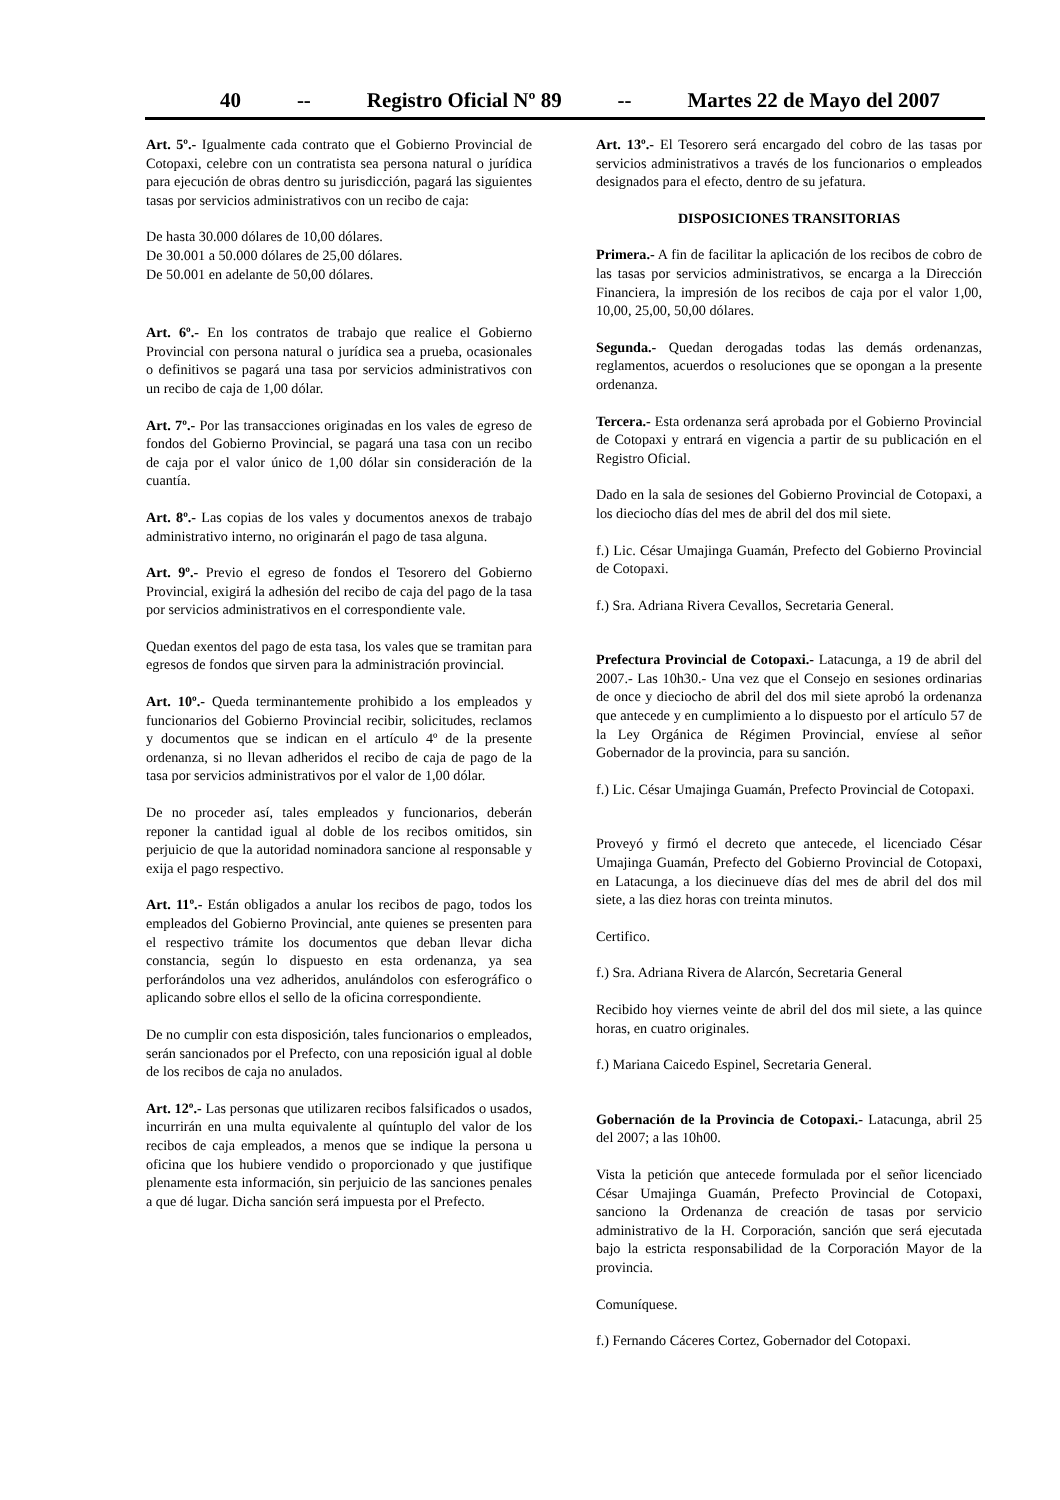40 -- Registro Oficial Nº 89 -- Martes 22 de Mayo del 2007
Art. 5º.- Igualmente cada contrato que el Gobierno Provincial de Cotopaxi, celebre con un contratista sea persona natural o jurídica para ejecución de obras dentro su jurisdicción, pagará las siguientes tasas por servicios administrativos con un recibo de caja:
De hasta 30.000 dólares de 10,00 dólares.
De 30.001 a 50.000 dólares de 25,00 dólares.
De 50.001 en adelante de 50,00 dólares.
Art. 6º.- En los contratos de trabajo que realice el Gobierno Provincial con persona natural o jurídica sea a prueba, ocasionales o definitivos se pagará una tasa por servicios administrativos con un recibo de caja de 1,00 dólar.
Art. 7º.- Por las transacciones originadas en los vales de egreso de fondos del Gobierno Provincial, se pagará una tasa con un recibo de caja por el valor único de 1,00 dólar sin consideración de la cuantía.
Art. 8º.- Las copias de los vales y documentos anexos de trabajo administrativo interno, no originarán el pago de tasa alguna.
Art. 9º.- Previo el egreso de fondos el Tesorero del Gobierno Provincial, exigirá la adhesión del recibo de caja del pago de la tasa por servicios administrativos en el correspondiente vale.
Quedan exentos del pago de esta tasa, los vales que se tramitan para egresos de fondos que sirven para la administración provincial.
Art. 10º.- Queda terminantemente prohibido a los empleados y funcionarios del Gobierno Provincial recibir, solicitudes, reclamos y documentos que se indican en el artículo 4º de la presente ordenanza, si no llevan adheridos el recibo de caja de pago de la tasa por servicios administrativos por el valor de 1,00 dólar.
De no proceder así, tales empleados y funcionarios, deberán reponer la cantidad igual al doble de los recibos omitidos, sin perjuicio de que la autoridad nominadora sancione al responsable y exija el pago respectivo.
Art. 11º.- Están obligados a anular los recibos de pago, todos los empleados del Gobierno Provincial, ante quienes se presenten para el respectivo trámite los documentos que deban llevar dicha constancia, según lo dispuesto en esta ordenanza, ya sea perforándolos una vez adheridos, anulándolos con esferográfico o aplicando sobre ellos el sello de la oficina correspondiente.
De no cumplir con esta disposición, tales funcionarios o empleados, serán sancionados por el Prefecto, con una reposición igual al doble de los recibos de caja no anulados.
Art. 12º.- Las personas que utilizaren recibos falsificados o usados, incurrirán en una multa equivalente al quíntuplo del valor de los recibos de caja empleados, a menos que se indique la persona u oficina que los hubiere vendido o proporcionado y que justifique plenamente esta información, sin perjuicio de las sanciones penales a que dé lugar. Dicha sanción será impuesta por el Prefecto.
Art. 13º.- El Tesorero será encargado del cobro de las tasas por servicios administrativos a través de los funcionarios o empleados designados para el efecto, dentro de su jefatura.
DISPOSICIONES TRANSITORIAS
Primera.- A fin de facilitar la aplicación de los recibos de cobro de las tasas por servicios administrativos, se encarga a la Dirección Financiera, la impresión de los recibos de caja por el valor 1,00, 10,00, 25,00, 50,00 dólares.
Segunda.- Quedan derogadas todas las demás ordenanzas, reglamentos, acuerdos o resoluciones que se opongan a la presente ordenanza.
Tercera.- Esta ordenanza será aprobada por el Gobierno Provincial de Cotopaxi y entrará en vigencia a partir de su publicación en el Registro Oficial.
Dado en la sala de sesiones del Gobierno Provincial de Cotopaxi, a los dieciocho días del mes de abril del dos mil siete.
f.) Lic. César Umajinga Guamán, Prefecto del Gobierno Provincial de Cotopaxi.
f.) Sra. Adriana Rivera Cevallos, Secretaria General.
Prefectura Provincial de Cotopaxi.- Latacunga, a 19 de abril del 2007.- Las 10h30.- Una vez que el Consejo en sesiones ordinarias de once y dieciocho de abril del dos mil siete aprobó la ordenanza que antecede y en cumplimiento a lo dispuesto por el artículo 57 de la Ley Orgánica de Régimen Provincial, envíese al señor Gobernador de la provincia, para su sanción.
f.) Lic. César Umajinga Guamán, Prefecto Provincial de Cotopaxi.
Proveyó y firmó el decreto que antecede, el licenciado César Umajinga Guamán, Prefecto del Gobierno Provincial de Cotopaxi, en Latacunga, a los diecinueve días del mes de abril del dos mil siete, a las diez horas con treinta minutos.
Certifico.
f.) Sra. Adriana Rivera de Alarcón, Secretaria General
Recibido hoy viernes veinte de abril del dos mil siete, a las quince horas, en cuatro originales.
f.) Mariana Caicedo Espinel, Secretaria General.
Gobernación de la Provincia de Cotopaxi.- Latacunga, abril 25 del 2007; a las 10h00.
Vista la petición que antecede formulada por el señor licenciado César Umajinga Guamán, Prefecto Provincial de Cotopaxi, sanciono la Ordenanza de creación de tasas por servicio administrativo de la H. Corporación, sanción que será ejecutada bajo la estricta responsabilidad de la Corporación Mayor de la provincia.
Comuníquese.
f.) Fernando Cáceres Cortez, Gobernador del Cotopaxi.